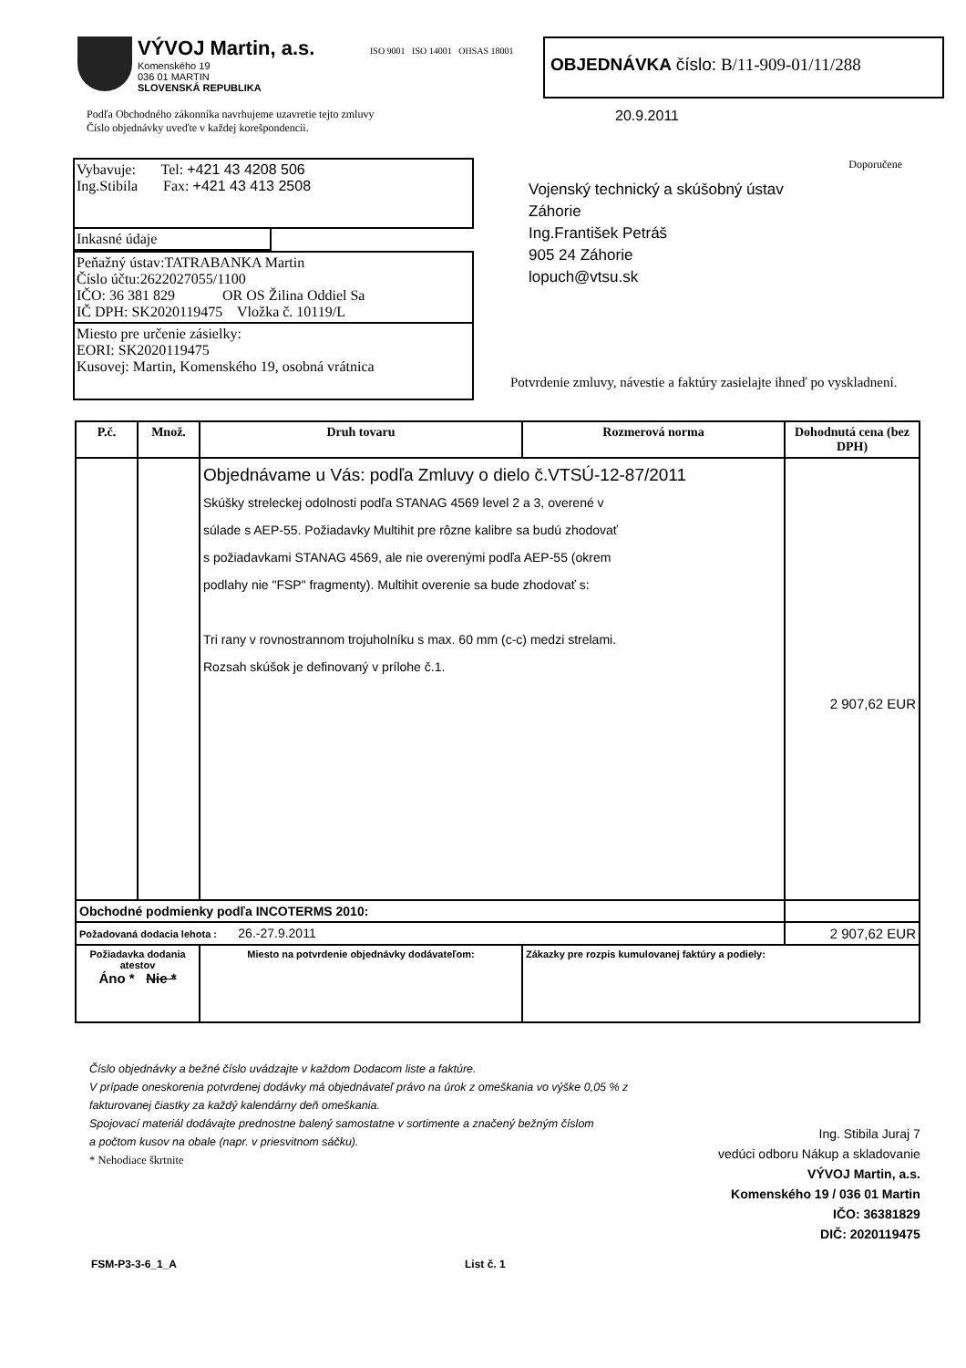VÝVOJ Martin, a.s.
Komenského 19
036 01 MARTIN
SLOVENSKÁ REPUBLIKA
ISO 9001 ISO 14001 OHSAS 18001
OBJEDNÁVKA číslo: B/11-909-01/11/288
Podľa Obchodného zákonníka navrhujeme uzavretie tejto zmluvy
Číslo objednávky uveďte v každej korešpondencii.
20.9.2011
Vybavuje: Tel: +421 43 4208 506
Ing.Stibila Fax: +421 43 413 2508
Inkasné údaje
Peňažný ústav:TATRABANKA Martin
Číslo účtu:2622027055/1100
IČO: 36 381 829 OR OS Žilina Oddiel Sa
IČ DPH: SK2020119475 Vložka č. 10119/L
Miesto pre určenie zásielky:
EORI: SK2020119475
Kusovej: Martin, Komenského 19, osobná vrátnica
Doporučene
Vojenský technický a skúšobný ústav
Záhorie
Ing.František Petráš
905 24 Záhorie
lopuch@vtsu.sk
Potvrdenie zmluvy, návestie a faktúry zasielajte ihneď po vyskladnení.
| P.č. | Množ. | Druh tovaru | Rozmerová norma | Dohodnutá cena (bez DPH) |
| --- | --- | --- | --- | --- |
| | | Objednávame u Vás: podľa Zmluvy o dielo č.VTSÚ-12-87/2011 Skúšky streleckej odolnosti podľa STANAG 4569 level 2 a 3, overené v súlade s AEP-55. Požiadavky Multihit pre rôzne kalibre sa budú zhodovať s požiadavkami STANAG 4569, ale nie overenými podľa AEP-55 (okrem podlahy nie "FSP" fragmenty). Multihit overenie sa bude zhodovať s: Tri rany v rovnostrannom trojuholníku s max. 60 mm (c-c) medzi strelami. Rozsah skúšok je definovaný v prílohe č.1. | | 2 907,62 EUR |
| Obchodné podmienky podľa INCOTERMS 2010: | | | | |
| Požadovaná dodacia lehota : 26.-27.9.2011 | | | | 2 907,62 EUR |
| Požiadavka dodania atestov Áno * Nie * | | Miesto na potvrdenie objednávky dodávateľom: | Zákazky pre rozpis kumulovanej faktúry a podiely: | |
Číslo objednávky a bežné číslo uvádzajte v každom Dodacom liste a faktúre.
V prípade oneskorenia potvrdenej dodávky má objednávateľ právo na úrok z omeškania vo výške 0,05 % z fakturovanej čiastky za každý kalendárny deň omeškania.
Spojovací materiál dodávajte prednostne balený samostatne v sortimente a značený bežným číslom
a počtom kusov na obale (napr. v priesvitnom sáčku).
* Nehodiace škrtnite
Ing. Stibila Juraj 7
vedúci odboru Nákup a skladovanie
VÝVOJ Martin, a.s.
Komenského 19 / 036 01 Martin
IČO: 36381829
DIČ: 2020119475
FSM-P3-3-6_1_A List č. 1